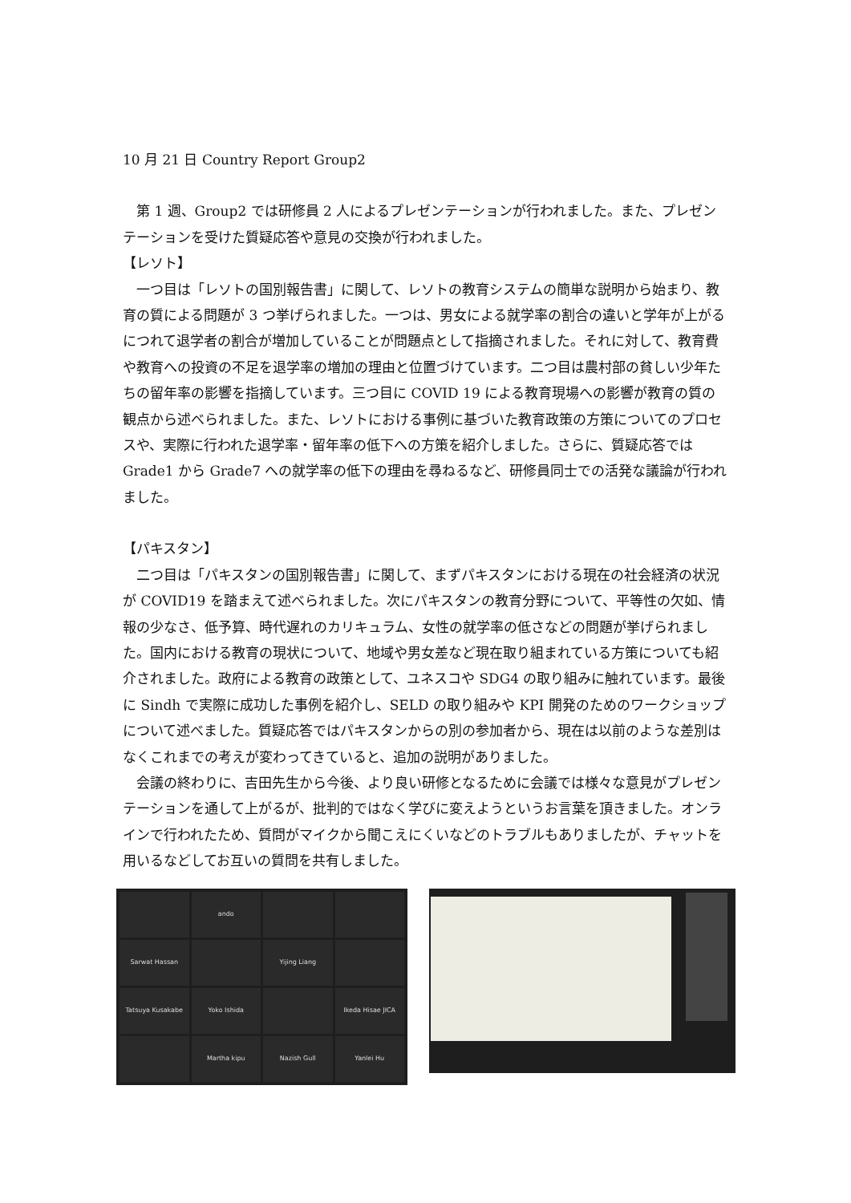10 月 21 日 Country Report Group2
　第 1 週、Group2 では研修員 2 人によるプレゼンテーションが行われました。また、プレゼンテーションを受けた質疑応答や意見の交換が行われました。
【レソト】
　一つ目は「レソトの国別報告書」に関して、レソトの教育システムの簡単な説明から始まり、教育の質による問題が 3 つ挙げられました。一つは、男女による就学率の割合の違いと学年が上がるにつれて退学者の割合が増加していることが問題点として指摘されました。それに対して、教育費や教育への投資の不足を退学率の増加の理由と位置づけています。二つ目は農村部の貧しい少年たちの留年率の影響を指摘しています。三つ目に COVID 19 による教育現場への影響が教育の質の観点から述べられました。また、レソトにおける事例に基づいた教育政策の方策についてのプロセスや、実際に行われた退学率・留年率の低下への方策を紹介しました。さらに、質疑応答では Grade1 から Grade7 への就学率の低下の理由を尋ねるなど、研修員同士での活発な議論が行われました。
【パキスタン】
　二つ目は「パキスタンの国別報告書」に関して、まずパキスタンにおける現在の社会経済の状況が COVID19 を踏まえて述べられました。次にパキスタンの教育分野について、平等性の欠如、情報の少なさ、低予算、時代遅れのカリキュラム、女性の就学率の低さなどの問題が挙げられました。国内における教育の現状について、地域や男女差など現在取り組まれている方策についても紹介されました。政府による教育の政策として、ユネスコや SDG4 の取り組みに触れています。最後に Sindh で実際に成功した事例を紹介し、SELD の取り組みや KPI 開発のためのワークショップについて述べました。質疑応答ではパキスタンからの別の参加者から、現在は以前のような差別はなくこれまでの考えが変わってきていると、追加の説明がありました。
　会議の終わりに、吉田先生から今後、より良い研修となるために会議では様々な意見がプレゼンテーションを通して上がるが、批判的ではなく学びに変えようというお言葉を頂きました。オンラインで行われたため、質問がマイクから聞こえにくいなどのトラブルもありましたが、チャットを用いるなどしてお互いの質問を共有しました。
ando
Sarwat Hassan
Yijing Liang
Tatsuya Kusakabe
Yoko Ishida
Ikeda Hisae JICA
Martha kipu
Nazish Gull
Yanlei Hu